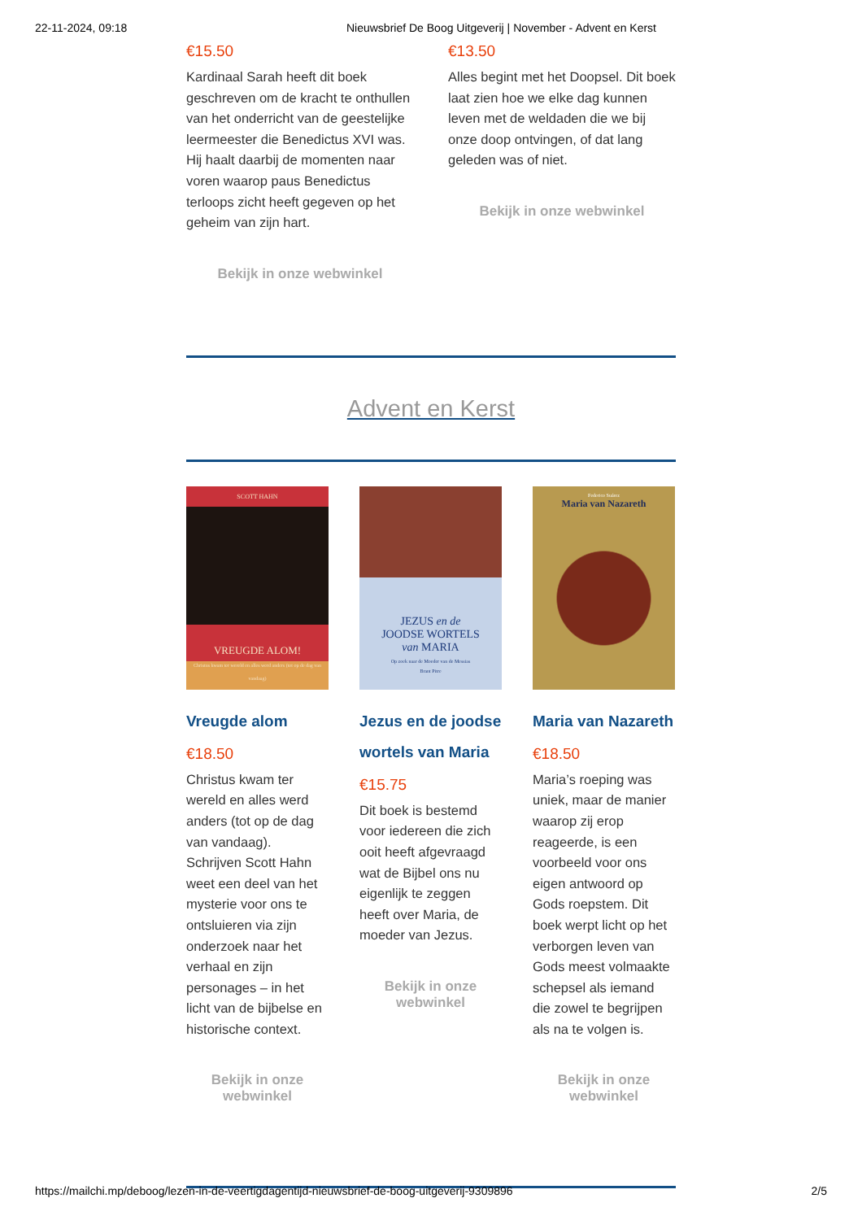22-11-2024, 09:18 Nieuwsbrief De Boog Uitgeverij | November - Advent en Kerst
€15.50
Kardinaal Sarah heeft dit boek geschreven om de kracht te onthullen van het onderricht van de geestelijke leermeester die Benedictus XVI was. Hij haalt daarbij de momenten naar voren waarop paus Benedictus terloops zicht heeft gegeven op het geheim van zijn hart.
Bekijk in onze webwinkel
€13.50
Alles begint met het Doopsel. Dit boek laat zien hoe we elke dag kunnen leven met de weldaden die we bij onze doop ontvingen, of dat lang geleden was of niet.
Bekijk in onze webwinkel
Advent en Kerst
SCOTT HAHN
VREUGDE ALOM!
Christus kwam ter wereld en alles werd anders (tot op de dag van vandaag)
Vreugde alom
€18.50
Christus kwam ter wereld en alles werd anders (tot op de dag van vandaag). Schrijven Scott Hahn weet een deel van het mysterie voor ons te ontsluieren via zijn onderzoek naar het verhaal en zijn personages – in het licht van de bijbelse en historische context.
Bekijk in onze
webwinkel
JEZUS en de
JOODSE WORTELS
van MARIA
Op zoek naar de Moeder van de Messias
Brant Pitre
Jezus en de joodse wortels van Maria
€15.75
Dit boek is bestemd voor iedereen die zich ooit heeft afgevraagd wat de Bijbel ons nu eigenlijk te zeggen heeft over Maria, de moeder van Jezus.
Bekijk in onze
webwinkel
Federico Suárez
Maria van Nazareth
Maria van Nazareth
€18.50
Maria’s roeping was uniek, maar de manier waarop zij erop reageerde, is een voorbeeld voor ons eigen antwoord op Gods roepstem. Dit boek werpt licht op het verborgen leven van Gods meest volmaakte schepsel als iemand die zowel te begrijpen als na te volgen is.
Bekijk in onze
webwinkel
https://mailchi.mp/deboog/lezen-in-de-veertigdagentijd-nieuwsbrief-de-boog-uitgeverij-9309896 2/5